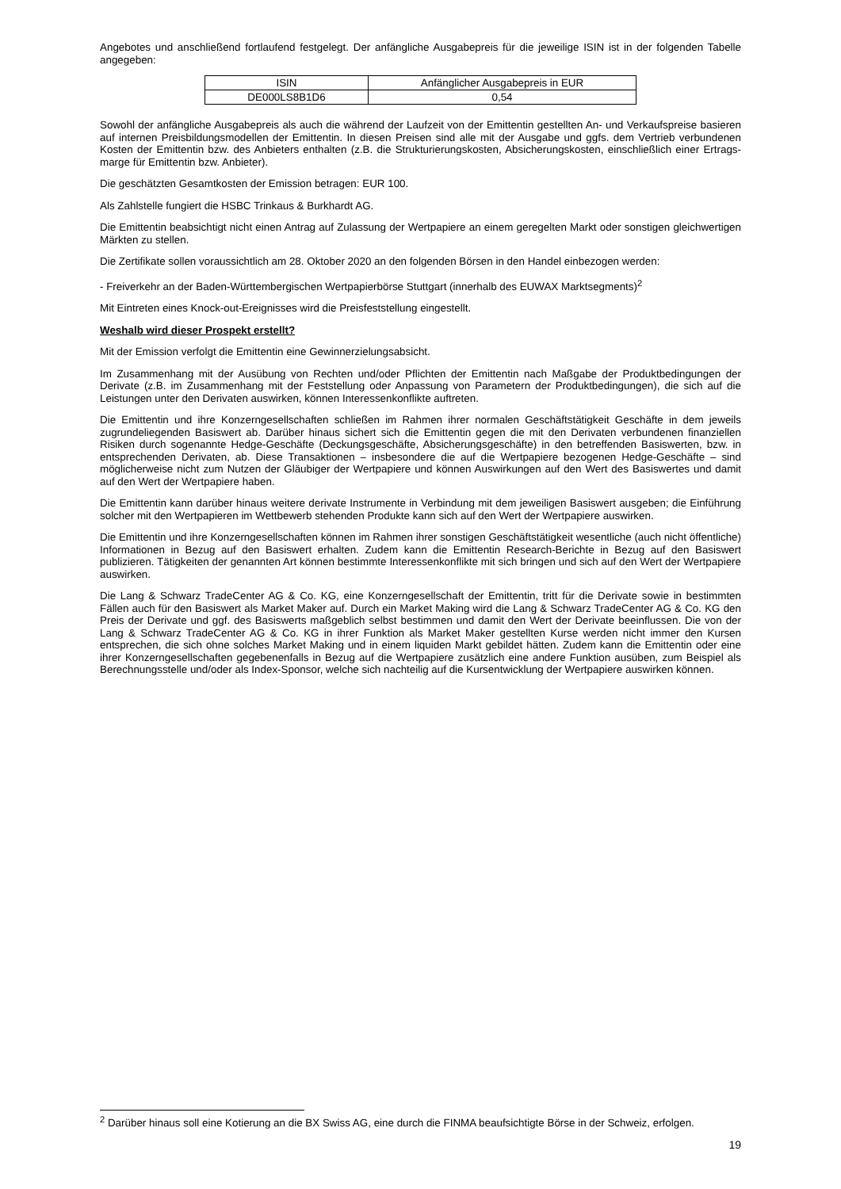Angebotes und anschließend fortlaufend festgelegt. Der anfängliche Ausgabepreis für die jeweilige ISIN ist in der folgenden Tabelle angegeben:
| ISIN | Anfänglicher Ausgabepreis in EUR |
| DE000LS8B1D6 | 0,54 |
Sowohl der anfängliche Ausgabepreis als auch die während der Laufzeit von der Emittentin gestellten An- und Verkaufspreise basieren auf internen Preisbildungsmodellen der Emittentin. In diesen Preisen sind alle mit der Ausgabe und ggfs. dem Vertrieb verbundenen Kosten der Emittentin bzw. des Anbieters enthalten (z.B. die Strukturierungskosten, Absicherungskosten, einschließlich einer Ertrags-marge für Emittentin bzw. Anbieter).
Die geschätzten Gesamtkosten der Emission betragen: EUR 100.
Als Zahlstelle fungiert die HSBC Trinkaus & Burkhardt AG.
Die Emittentin beabsichtigt nicht einen Antrag auf Zulassung der Wertpapiere an einem geregelten Markt oder sonstigen gleichwertigen Märkten zu stellen.
Die Zertifikate sollen voraussichtlich am 28. Oktober 2020 an den folgenden Börsen in den Handel einbezogen werden:
- Freiverkehr an der Baden-Württembergischen Wertpapierbörse Stuttgart (innerhalb des EUWAX Marktsegments)<sup>2</sup>
Mit Eintreten eines Knock-out-Ereignisses wird die Preisfeststellung eingestellt.
Weshalb wird dieser Prospekt erstellt?
Mit der Emission verfolgt die Emittentin eine Gewinnerzielungsabsicht.
Im Zusammenhang mit der Ausübung von Rechten und/oder Pflichten der Emittentin nach Maßgabe der Produktbedingungen der Derivate (z.B. im Zusammenhang mit der Feststellung oder Anpassung von Parametern der Produktbedingungen), die sich auf die Leistungen unter den Derivaten auswirken, können Interessenkonflikte auftreten.
Die Emittentin und ihre Konzerngesellschaften schließen im Rahmen ihrer normalen Geschäftstätigkeit Geschäfte in dem jeweils zugrundeliegenden Basiswert ab. Darüber hinaus sichert sich die Emittentin gegen die mit den Derivaten verbundenen finanziellen Risiken durch sogenannte Hedge-Geschäfte (Deckungsgeschäfte, Absicherungsgeschäfte) in den betreffenden Basiswerten, bzw. in entsprechenden Derivaten, ab. Diese Transaktionen – insbesondere die auf die Wertpapiere bezogenen Hedge-Geschäfte – sind möglicherweise nicht zum Nutzen der Gläubiger der Wertpapiere und können Auswirkungen auf den Wert des Basiswertes und damit auf den Wert der Wertpapiere haben.
Die Emittentin kann darüber hinaus weitere derivate Instrumente in Verbindung mit dem jeweiligen Basiswert ausgeben; die Einführung solcher mit den Wertpapieren im Wettbewerb stehenden Produkte kann sich auf den Wert der Wertpapiere auswirken.
Die Emittentin und ihre Konzerngesellschaften können im Rahmen ihrer sonstigen Geschäftstätigkeit wesentliche (auch nicht öffentliche) Informationen in Bezug auf den Basiswert erhalten. Zudem kann die Emittentin Research-Berichte in Bezug auf den Basiswert publizieren. Tätigkeiten der genannten Art können bestimmte Interessenkonflikte mit sich bringen und sich auf den Wert der Wertpapiere auswirken.
Die Lang & Schwarz TradeCenter AG & Co. KG, eine Konzerngesellschaft der Emittentin, tritt für die Derivate sowie in bestimmten Fällen auch für den Basiswert als Market Maker auf. Durch ein Market Making wird die Lang & Schwarz TradeCenter AG & Co. KG den Preis der Derivate und ggf. des Basiswerts maßgeblich selbst bestimmen und damit den Wert der Derivate beeinflussen. Die von der Lang & Schwarz TradeCenter AG & Co. KG in ihrer Funktion als Market Maker gestellten Kurse werden nicht immer den Kursen entsprechen, die sich ohne solches Market Making und in einem liquiden Markt gebildet hätten. Zudem kann die Emittentin oder eine ihrer Konzerngesellschaften gegebenenfalls in Bezug auf die Wertpapiere zusätzlich eine andere Funktion ausüben, zum Beispiel als Berechnungsstelle und/oder als Index-Sponsor, welche sich nachteilig auf die Kursentwicklung der Wertpapiere auswirken können.
<sup>2</sup> Darüber hinaus soll eine Kotierung an die BX Swiss AG, eine durch die FINMA beaufsichtigte Börse in der Schweiz, erfolgen.
19